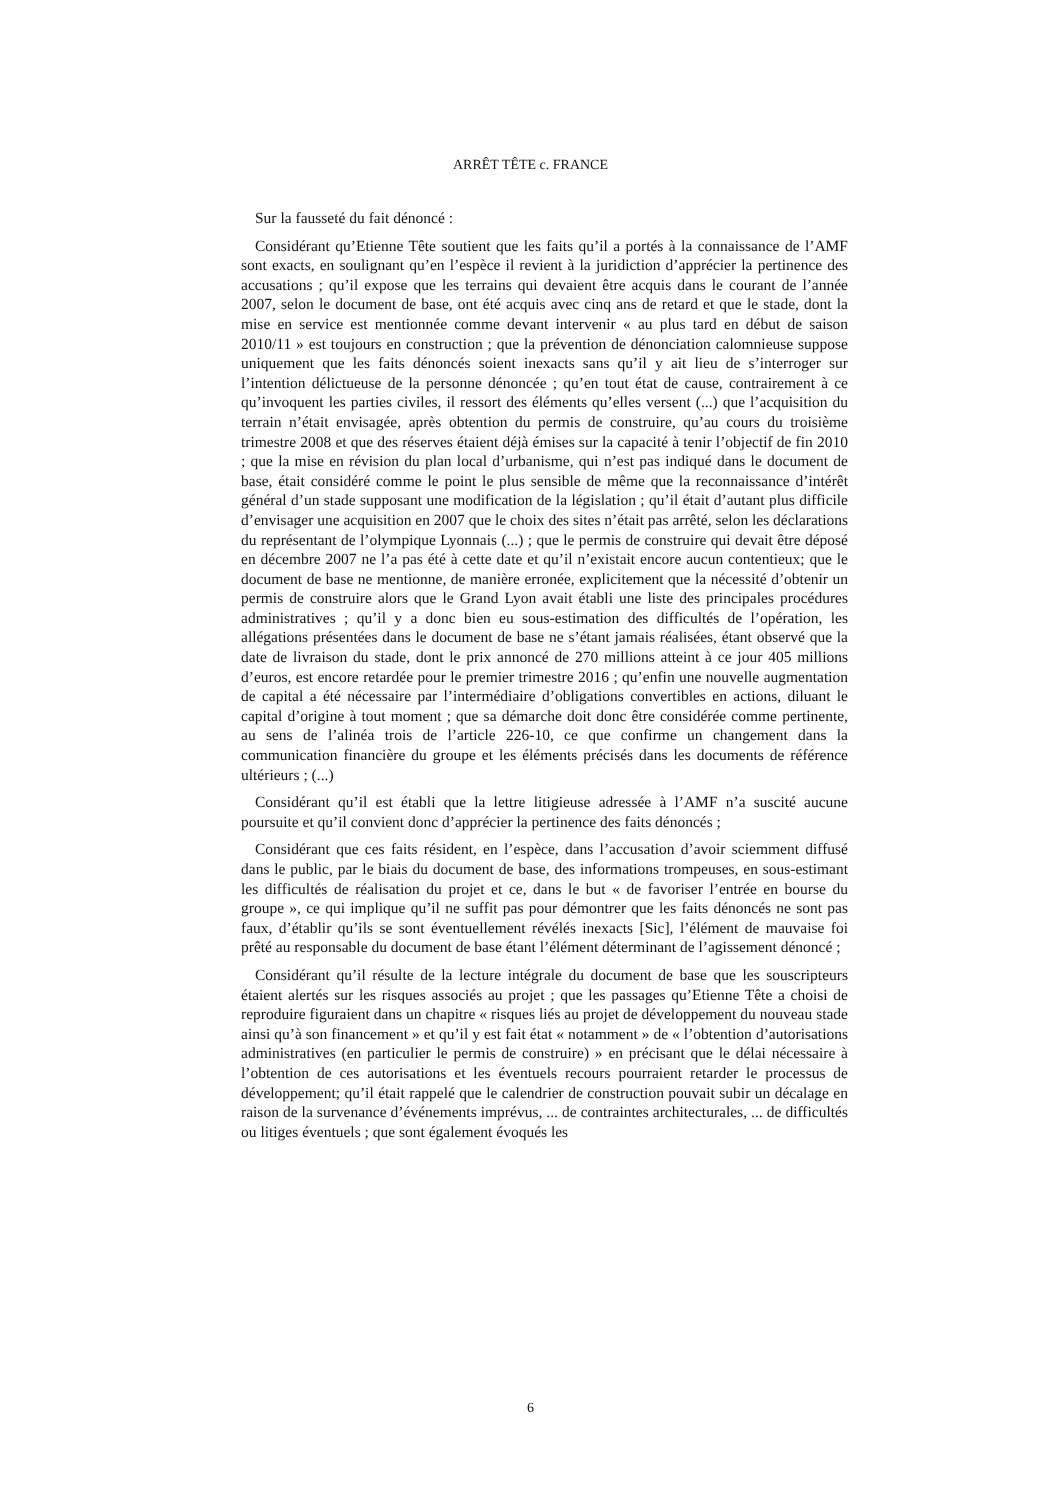ARRÊT TÊTE c. FRANCE
Sur la fausseté du fait dénoncé :
Considérant qu’Etienne Tête soutient que les faits qu’il a portés à la connaissance de l’AMF sont exacts, en soulignant qu’en l’espèce il revient à la juridiction d’apprécier la pertinence des accusations ; qu’il expose que les terrains qui devaient être acquis dans le courant de l’année 2007, selon le document de base, ont été acquis avec cinq ans de retard et que le stade, dont la mise en service est mentionnée comme devant intervenir « au plus tard en début de saison 2010/11 » est toujours en construction ; que la prévention de dénonciation calomnieuse suppose uniquement que les faits dénoncés soient inexacts sans qu’il y ait lieu de s’interroger sur l’intention délictueuse de la personne dénoncée ; qu’en tout état de cause, contrairement à ce qu’invoquent les parties civiles, il ressort des éléments qu’elles versent (...) que l’acquisition du terrain n’était envisagée, après obtention du permis de construire, qu’au cours du troisième trimestre 2008 et que des réserves étaient déjà émises sur la capacité à tenir l’objectif de fin 2010 ; que la mise en révision du plan local d’urbanisme, qui n’est pas indiqué dans le document de base, était considéré comme le point le plus sensible de même que la reconnaissance d’intérêt général d’un stade supposant une modification de la législation ; qu’il était d’autant plus difficile d’envisager une acquisition en 2007 que le choix des sites n’était pas arrêté, selon les déclarations du représentant de l’olympique Lyonnais (...) ; que le permis de construire qui devait être déposé en décembre 2007 ne l’a pas été à cette date et qu’il n’existait encore aucun contentieux; que le document de base ne mentionne, de manière erronée, explicitement que la nécessité d’obtenir un permis de construire alors que le Grand Lyon avait établi une liste des principales procédures administratives ; qu’il y a donc bien eu sous-estimation des difficultés de l’opération, les allégations présentées dans le document de base ne s’étant jamais réalisées, étant observé que la date de livraison du stade, dont le prix annoncé de 270 millions atteint à ce jour 405 millions d’euros, est encore retardée pour le premier trimestre 2016 ; qu’enfin une nouvelle augmentation de capital a été nécessaire par l’intermédiaire d’obligations convertibles en actions, diluant le capital d’origine à tout moment ; que sa démarche doit donc être considérée comme pertinente, au sens de l’alinéa trois de l’article 226-10, ce que confirme un changement dans la communication financière du groupe et les éléments précisés dans les documents de référence ultérieurs ; (...)
Considérant qu’il est établi que la lettre litigieuse adressée à l’AMF n’a suscité aucune poursuite et qu’il convient donc d’apprécier la pertinence des faits dénoncés ;
Considérant que ces faits résident, en l’espèce, dans l’accusation d’avoir sciemment diffusé dans le public, par le biais du document de base, des informations trompeuses, en sous-estimant les difficultés de réalisation du projet et ce, dans le but « de favoriser l’entrée en bourse du groupe », ce qui implique qu’il ne suffit pas pour démontrer que les faits dénoncés ne sont pas faux, d’établir qu’ils se sont éventuellement révélés inexacts [Sic], l’élément de mauvaise foi prêté au responsable du document de base étant l’élément déterminant de l’agissement dénoncé ;
Considérant qu’il résulte de la lecture intégrale du document de base que les souscripteurs étaient alertés sur les risques associés au projet ; que les passages qu’Etienne Tête a choisi de reproduire figuraient dans un chapitre « risques liés au projet de développement du nouveau stade ainsi qu’à son financement » et qu’il y est fait état « notamment » de « l’obtention d’autorisations administratives (en particulier le permis de construire) » en précisant que le délai nécessaire à l’obtention de ces autorisations et les éventuels recours pourraient retarder le processus de développement; qu’il était rappelé que le calendrier de construction pouvait subir un décalage en raison de la survenance d’événements imprévus, ... de contraintes architecturales, ... de difficultés ou litiges éventuels ; que sont également évoqués les
6